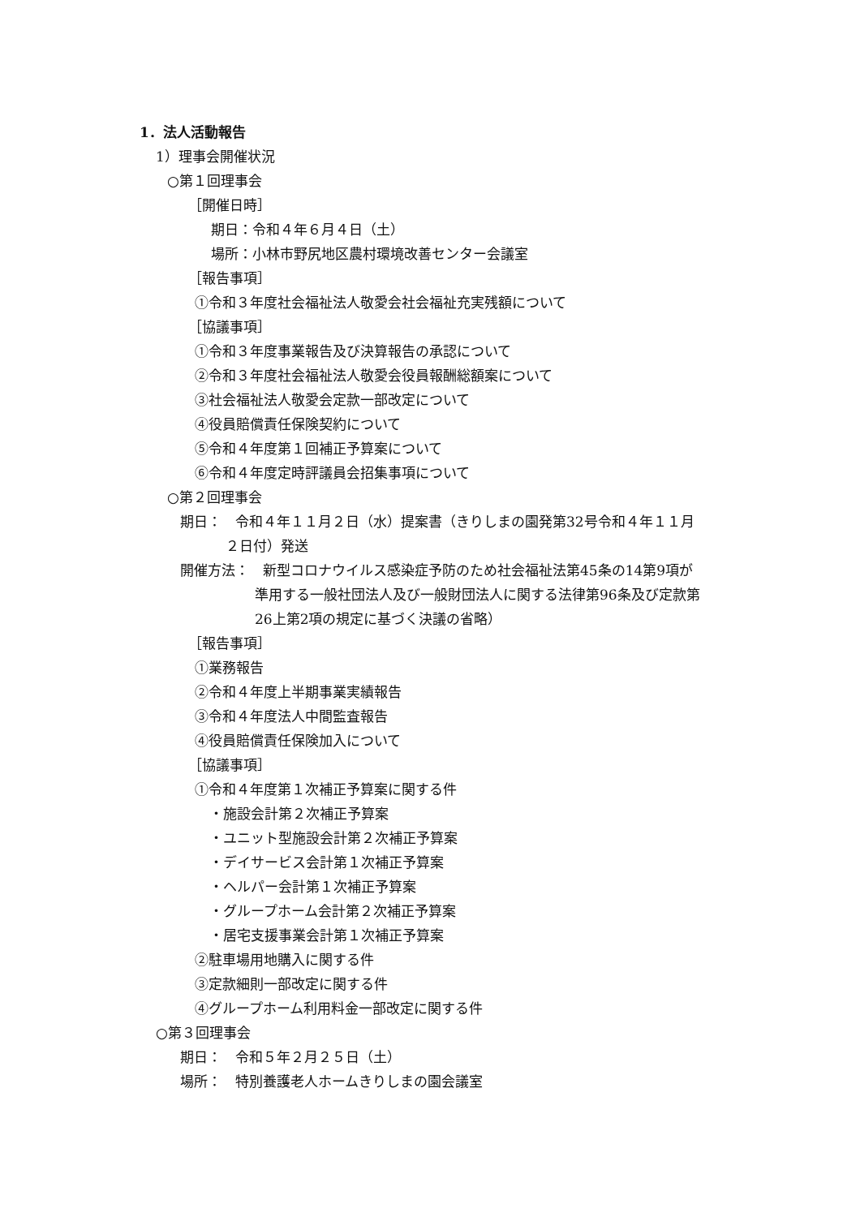1．法人活動報告
1）理事会開催状況
○第１回理事会
［開催日時］
期日：令和４年６月４日（土）
場所：小林市野尻地区農村環境改善センター会議室
［報告事項］
①令和３年度社会福祉法人敬愛会社会福祉充実残額について
［協議事項］
①令和３年度事業報告及び決算報告の承認について
②令和３年度社会福祉法人敬愛会役員報酬総額案について
③社会福祉法人敬愛会定款一部改定について
④役員賠償責任保険契約について
⑤令和４年度第１回補正予算案について
⑥令和４年度定時評議員会招集事項について
○第２回理事会
期日：　令和４年１１月２日（水）提案書（きりしまの園発第32号令和４年１１月
２日付）発送
開催方法：　新型コロナウイルス感染症予防のため社会福祉法第45条の14第9項が
準用する一般社団法人及び一般財団法人に関する法律第96条及び定款第
26上第2項の規定に基づく決議の省略）
［報告事項］
①業務報告
②令和４年度上半期事業実績報告
③令和４年度法人中間監査報告
④役員賠償責任保険加入について
［協議事項］
①令和４年度第１次補正予算案に関する件
・施設会計第２次補正予算案
・ユニット型施設会計第２次補正予算案
・デイサービス会計第１次補正予算案
・ヘルパー会計第１次補正予算案
・グループホーム会計第２次補正予算案
・居宅支援事業会計第１次補正予算案
②駐車場用地購入に関する件
③定款細則一部改定に関する件
④グループホーム利用料金一部改定に関する件
○第３回理事会
期日：　令和５年２月２５日（土）
場所：　特別養護老人ホームきりしまの園会議室